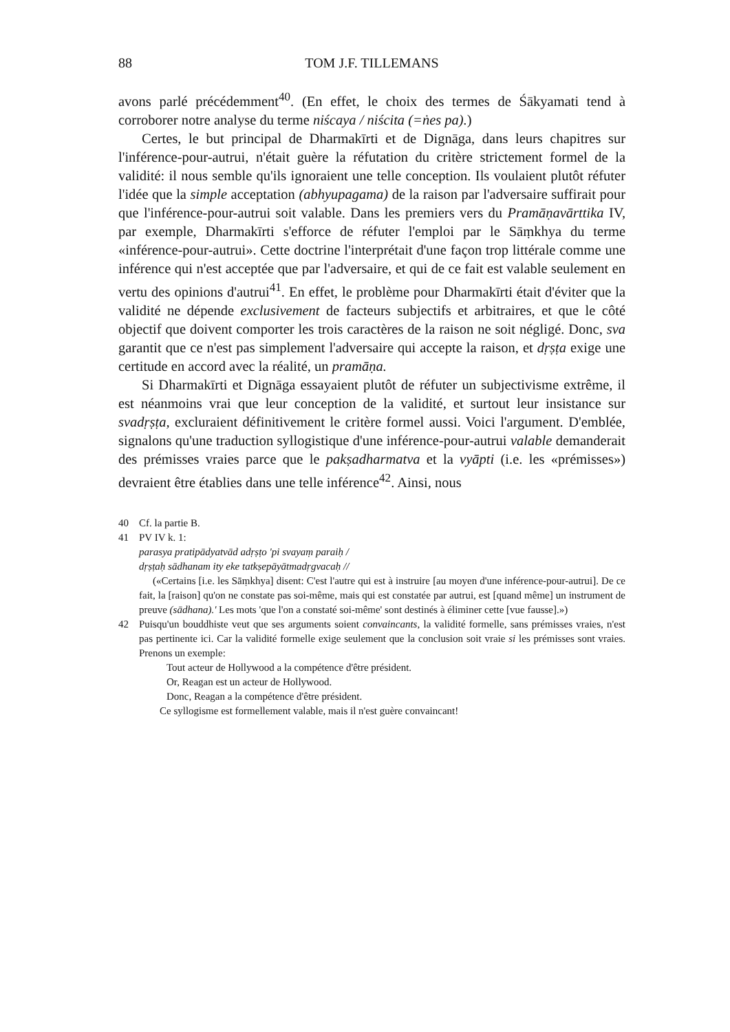88 TOM J.F. TILLEMANS
avons parlé précédemment<sup>40</sup>. (En effet, le choix des termes de Śākyamati tend à corroborer notre analyse du terme niścaya / niścita (=ṅes pa).)
Certes, le but principal de Dharmakīrti et de Dignāga, dans leurs chapitres sur l'inférence-pour-autrui, n'était guère la réfutation du critère strictement formel de la validité: il nous semble qu'ils ignoraient une telle conception. Ils voulaient plutôt réfuter l'idée que la simple acceptation (abhyupagama) de la raison par l'adversaire suffirait pour que l'inférence-pour-autrui soit valable. Dans les premiers vers du Pramāṇavārttika IV, par exemple, Dharmakīrti s'efforce de réfuter l'emploi par le Sāṃkhya du terme «inférence-pour-autrui». Cette doctrine l'interprétait d'une façon trop littérale comme une inférence qui n'est acceptée que par l'adversaire, et qui de ce fait est valable seulement en vertu des opinions d'autrui<sup>41</sup>. En effet, le problème pour Dharmakīrti était d'éviter que la validité ne dépende exclusivement de facteurs subjectifs et arbitraires, et que le côté objectif que doivent comporter les trois caractères de la raison ne soit négligé. Donc, sva garantit que ce n'est pas simplement l'adversaire qui accepte la raison, et dṛṣṭa exige une certitude en accord avec la réalité, un pramāṇa.
Si Dharmakīrti et Dignāga essayaient plutôt de réfuter un subjectivisme extrême, il est néanmoins vrai que leur conception de la validité, et surtout leur insistance sur svadṛṣṭa, excluraient définitivement le critère formel aussi. Voici l'argument. D'emblée, signalons qu'une traduction syllogistique d'une inférence-pour-autrui valable demanderait des prémisses vraies parce que le pakṣadharmatva et la vyāpti (i.e. les «prémisses») devraient être établies dans une telle inférence<sup>42</sup>. Ainsi, nous
40 Cf. la partie B.
41 PV IV k. 1:
parasya pratipādyatvād adṛṣṭo 'pi svayaṃ paraiḥ /
dṛṣṭaḥ sādhanam ity eke tatkṣepāyātmadṛgvacaḥ //
(«Certains [i.e. les Sāṃkhya] disent: C'est l'autre qui est à instruire [au moyen d'une inférence-pour-autrui]. De ce fait, la [raison] qu'on ne constate pas soi-même, mais qui est constatée par autrui, est [quand même] un instrument de preuve (sādhana).' Les mots 'que l'on a constaté soi-même' sont destinés à éliminer cette [vue fausse].»)
42 Puisqu'un bouddhiste veut que ses arguments soient convaincants, la validité formelle, sans prémisses vraies, n'est pas pertinente ici. Car la validité formelle exige seulement que la conclusion soit vraie si les prémisses sont vraies. Prenons un exemple:
Tout acteur de Hollywood a la compétence d'être président.
Or, Reagan est un acteur de Hollywood.
Donc, Reagan a la compétence d'être président.
Ce syllogisme est formellement valable, mais il n'est guère convaincant!